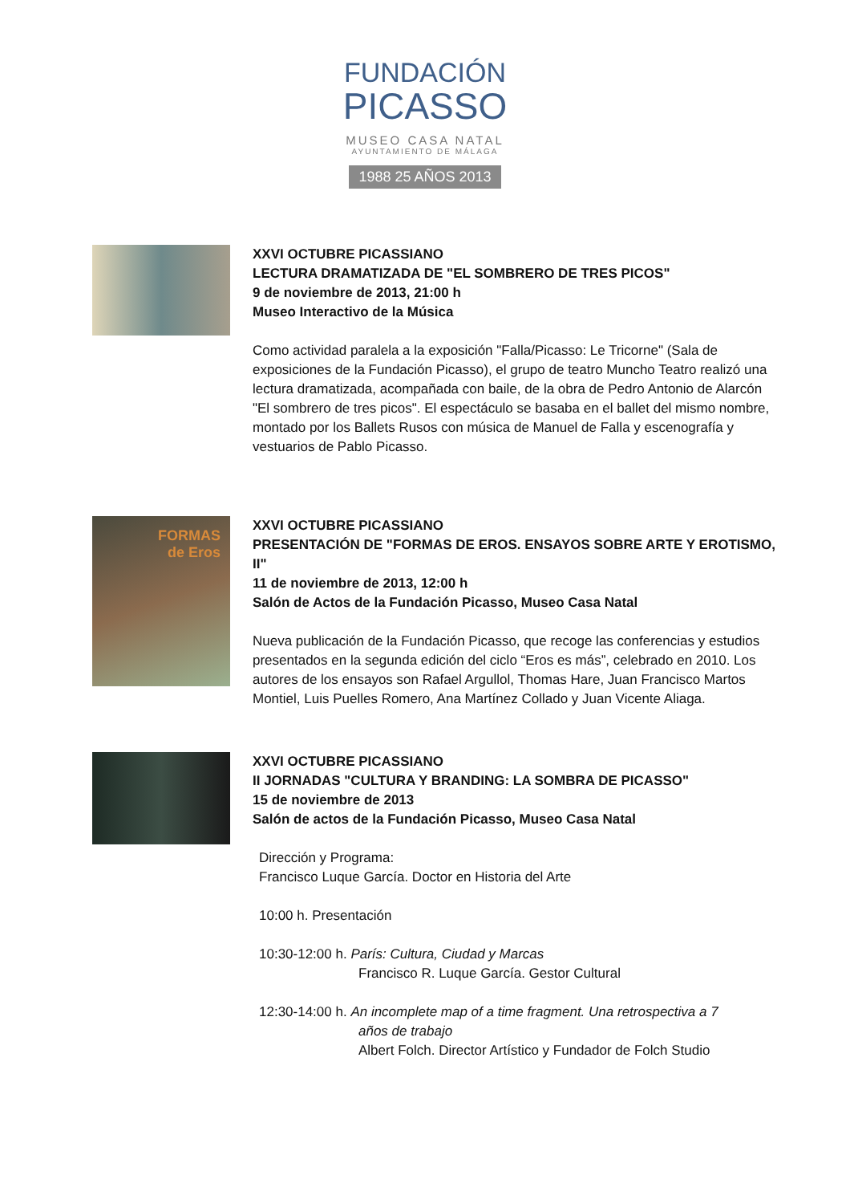FUNDACIÓN
PICASSO
MUSEO CASA NATAL
AYUNTAMIENTO DE MÁLAGA
1988 25 AÑOS 2013
XXVI OCTUBRE PICASSIANO
LECTURA DRAMATIZADA DE "EL SOMBRERO DE TRES PICOS"
9 de noviembre de 2013, 21:00 h
Museo Interactivo de la Música
Como actividad paralela a la exposición "Falla/Picasso: Le Tricorne" (Sala de exposiciones de la Fundación Picasso), el grupo de teatro Muncho Teatro realizó una lectura dramatizada, acompañada con baile, de la obra de Pedro Antonio de Alarcón "El sombrero de tres picos". El espectáculo se basaba en el ballet del mismo nombre, montado por los Ballets Rusos con música de Manuel de Falla y escenografía y vestuarios de Pablo Picasso.
FORMAS
de Eros
XXVI OCTUBRE PICASSIANO
PRESENTACIÓN DE "FORMAS DE EROS. ENSAYOS SOBRE ARTE Y EROTISMO, II"
11 de noviembre de 2013, 12:00 h
Salón de Actos de la Fundación Picasso, Museo Casa Natal
Nueva publicación de la Fundación Picasso, que recoge las conferencias y estudios presentados en la segunda edición del ciclo “Eros es más”, celebrado en 2010. Los autores de los ensayos son Rafael Argullol, Thomas Hare, Juan Francisco Martos Montiel, Luis Puelles Romero, Ana Martínez Collado y Juan Vicente Aliaga.
XXVI OCTUBRE PICASSIANO
II JORNADAS "CULTURA Y BRANDING: LA SOMBRA DE PICASSO"
15 de noviembre de 2013
Salón de actos de la Fundación Picasso, Museo Casa Natal
Dirección y Programa:
Francisco Luque García. Doctor en Historia del Arte
10:00 h. Presentación
10:30-12:00 h. París: Cultura, Ciudad y Marcas
Francisco R. Luque García. Gestor Cultural
12:30-14:00 h. An incomplete map of a time fragment. Una retrospectiva a 7
años de trabajo
Albert Folch. Director Artístico y Fundador de Folch Studio